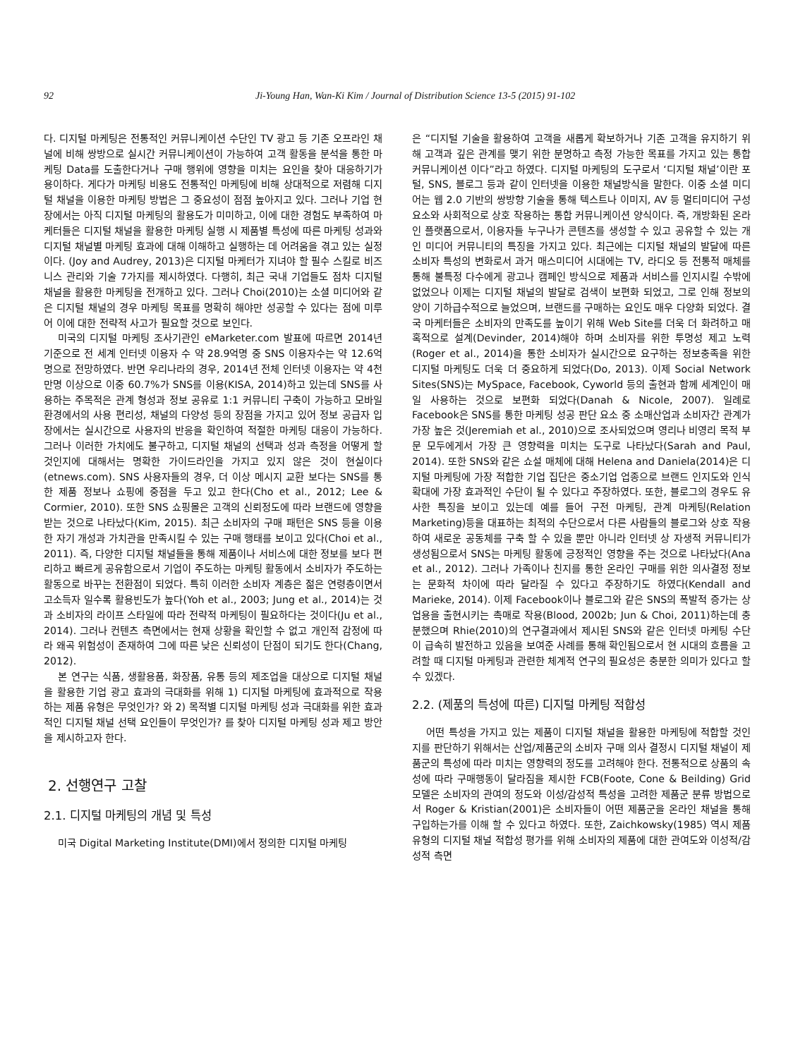92 Ji-Young Han, Wan-Ki Kim / Journal of Distribution Science 13-5 (2015) 91-102
다. 디지털 마케팅은 전통적인 커뮤니케이션 수단인 TV 광고 등 기존 오프라인 채널에 비해 쌍방으로 실시간 커뮤니케이션이 가능하여 고객 활동을 분석을 통한 마케팅 Data를 도출한다거나 구매 행위에 영향을 미치는 요인을 찾아 대응하기가 용이하다. 게다가 마케팅 비용도 전통적인 마케팅에 비해 상대적으로 저렴해 디지털 채널을 이용한 마케팅 방법은 그 중요성이 점점 높아지고 있다. 그러나 기업 현장에서는 아직 디지털 마케팅의 활용도가 미미하고, 이에 대한 경험도 부족하여 마케터들은 디지털 채널을 활용한 마케팅 실행 시 제품별 특성에 따른 마케팅 성과와 디지털 채널별 마케팅 효과에 대해 이해하고 실행하는 데 어려움을 겪고 있는 실정이다. (Joy and Audrey, 2013)은 디지털 마케터가 지녀야 할 필수 스킬로 비즈니스 관리와 기술 7가지를 제시하였다. 다행히, 최근 국내 기업들도 점차 디지털 채널을 활용한 마케팅을 전개하고 있다. 그러나 Choi(2010)는 소셜 미디어와 같은 디지털 채널의 경우 마케팅 목표를 명확히 해야만 성공할 수 있다는 점에 미루어 이에 대한 전략적 사고가 필요할 것으로 보인다.
미국의 디지털 마케팅 조사기관인 eMarketer.com 발표에 따르면 2014년 기준으로 전 세계 인터넷 이용자 수 약 28.9억명 중 SNS 이용자수는 약 12.6억 명으로 전망하였다. 반면 우리나라의 경우, 2014년 전체 인터넷 이용자는 약 4천만명 이상으로 이중 60.7%가 SNS를 이용(KISA, 2014)하고 있는데 SNS를 사용하는 주목적은 관계 형성과 정보 공유로 1:1 커뮤니티 구축이 가능하고 모바일 환경에서의 사용 편리성, 채널의 다양성 등의 장점을 가지고 있어 정보 공급자 입장에서는 실시간으로 사용자의 반응을 확인하여 적절한 마케팅 대응이 가능하다. 그러나 이러한 가치에도 불구하고, 디지털 채널의 선택과 성과 측정을 어떻게 할 것인지에 대해서는 명확한 가이드라인을 가지고 있지 않은 것이 현실이다(etnews.com). SNS 사용자들의 경우, 더 이상 메시지 교환 보다는 SNS를 통한 제품 정보나 쇼핑에 중점을 두고 있고 한다(Cho et al., 2012; Lee & Cormier, 2010). 또한 SNS 쇼핑몰은 고객의 신뢰정도에 따라 브랜드에 영향을 받는 것으로 나타났다(Kim, 2015). 최근 소비자의 구매 패턴은 SNS 등을 이용한 자기 개성과 가치관을 만족시킬 수 있는 구매 행태를 보이고 있다(Choi et al., 2011). 즉, 다양한 디지털 채널들을 통해 제품이나 서비스에 대한 정보를 보다 편리하고 빠르게 공유함으로서 기업이 주도하는 마케팅 활동에서 소비자가 주도하는 활동으로 바꾸는 전환점이 되었다. 특히 이러한 소비자 계층은 젊은 연령층이면서 고소득자 일수록 활용빈도가 높다(Yoh et al., 2003; Jung et al., 2014)는 것과 소비자의 라이프 스타일에 따라 전략적 마케팅이 필요하다는 것이다(Ju et al., 2014). 그러나 컨텐츠 측면에서는 현재 상황을 확인할 수 없고 개인적 감정에 따라 왜곡 위험성이 존재하여 그에 따른 낮은 신뢰성이 단점이 되기도 한다(Chang, 2012).
본 연구는 식품, 생활용품, 화장품, 유통 등의 제조업을 대상으로 디지털 채널을 활용한 기업 광고 효과의 극대화를 위해 1) 디지털 마케팅에 효과적으로 작용하는 제품 유형은 무엇인가? 와 2) 목적별 디지털 마케팅 성과 극대화를 위한 효과적인 디지털 채널 선택 요인들이 무엇인가? 를 찾아 디지털 마케팅 성과 제고 방안을 제시하고자 한다.
2. 선행연구 고찰
2.1. 디지털 마케팅의 개념 및 특성
미국 Digital Marketing Institute(DMI)에서 정의한 디지털 마케팅
은 “디지털 기술을 활용하여 고객을 새롭게 확보하거나 기존 고객을 유지하기 위해 고객과 깊은 관계를 맺기 위한 분명하고 측정 가능한 목표를 가지고 있는 통합 커뮤니케이션 이다”라고 하였다. 디지털 마케팅의 도구로서 ‘디지털 채널’이란 포털, SNS, 블로그 등과 같이 인터넷을 이용한 채널방식을 말한다. 이중 소셜 미디어는 웹 2.0 기반의 쌍방향 기술을 통해 텍스트나 이미지, AV 등 멀티미디어 구성요소와 사회적으로 상호 작용하는 통합 커뮤니케이션 양식이다. 즉, 개방화된 온라인 플랫폼으로서, 이용자들 누구나가 콘텐츠를 생성할 수 있고 공유할 수 있는 개인 미디어 커뮤니티의 특징을 가지고 있다. 최근에는 디지털 채널의 발달에 따른 소비자 특성의 변화로서 과거 매스미디어 시대에는 TV, 라디오 등 전통적 매체를 통해 불특정 다수에게 광고나 캠페인 방식으로 제품과 서비스를 인지시킬 수밖에 없었으나 이제는 디지털 채널의 발달로 검색이 보편화 되었고, 그로 인해 정보의 양이 기하급수적으로 늘었으며, 브랜드를 구매하는 요인도 매우 다양화 되었다. 결국 마케터들은 소비자의 만족도를 높이기 위해 Web Site를 더욱 더 화려하고 매혹적으로 설계(Devinder, 2014)해야 하며 소비자를 위한 투명성 제고 노력(Roger et al., 2014)을 통한 소비자가 실시간으로 요구하는 정보충족을 위한 디지털 마케팅도 더욱 더 중요하게 되었다(Do, 2013). 이제 Social Network Sites(SNS)는 MySpace, Facebook, Cyworld 등의 출현과 함께 세계인이 매일 사용하는 것으로 보편화 되었다(Danah & Nicole, 2007). 일례로 Facebook은 SNS를 통한 마케팅 성공 판단 요소 중 소매산업과 소비자간 관계가 가장 높은 것(Jeremiah et al., 2010)으로 조사되었으며 영리나 비영리 목적 부문 모두에게서 가장 큰 영향력을 미치는 도구로 나타났다(Sarah and Paul, 2014). 또한 SNS와 같은 쇼설 매체에 대해 Helena and Daniela(2014)은 디지털 마케팅에 가장 적합한 기업 집단은 중소기업 업종으로 브랜드 인지도와 인식 확대에 가장 효과적인 수단이 될 수 있다고 주장하였다. 또한, 블로그의 경우도 유사한 특징을 보이고 있는데 예를 들어 구전 마케팅, 관계 마케팅(Relation Marketing)등을 대표하는 최적의 수단으로서 다른 사람들의 블로그와 상호 작용하여 새로운 공동체를 구축 할 수 있을 뿐만 아니라 인터넷 상 자생적 커뮤니티가 생성됨으로서 SNS는 마케팅 활동에 긍정적인 영향을 주는 것으로 나타났다(Ana et al., 2012). 그러나 가족이나 친지를 통한 온라인 구매를 위한 의사결정 정보는 문화적 차이에 따라 달라질 수 있다고 주장하기도 하였다(Kendall and Marieke, 2014). 이제 Facebook이나 블로그와 같은 SNS의 폭발적 증가는 상업용을 출현시키는 촉매로 작용(Blood, 2002b; Jun & Choi, 2011)하는데 충분했으며 Rhie(2010)의 연구결과에서 제시된 SNS와 같은 인터넷 마케팅 수단이 급속히 발전하고 있음을 보여준 사례를 통해 확인됨으로서 현 시대의 흐름을 고려할 때 디지털 마케팅과 관련한 체계적 연구의 필요성은 충분한 의미가 있다고 할 수 있겠다.
2.2. (제품의 특성에 따른) 디지털 마케팅 적합성
어떤 특성을 가지고 있는 제품이 디지털 채널을 활용한 마케팅에 적합할 것인지를 판단하기 위해서는 산업/제품군의 소비자 구매 의사 결정시 디지털 채널이 제품군의 특성에 따라 미치는 영향력의 정도를 고려해야 한다. 전통적으로 상품의 속성에 따라 구매행동이 달라짐을 제시한 FCB(Foote, Cone & Beilding) Grid 모델은 소비자의 관여의 정도와 이성/감성적 특성을 고려한 제품군 분류 방법으로서 Roger & Kristian(2001)은 소비자들이 어떤 제품군을 온라인 채널을 통해 구입하는가를 이해 할 수 있다고 하였다. 또한, Zaichkowsky(1985) 역시 제품 유형의 디지털 채널 적합성 평가를 위해 소비자의 제품에 대한 관여도와 이성적/감성적 측면